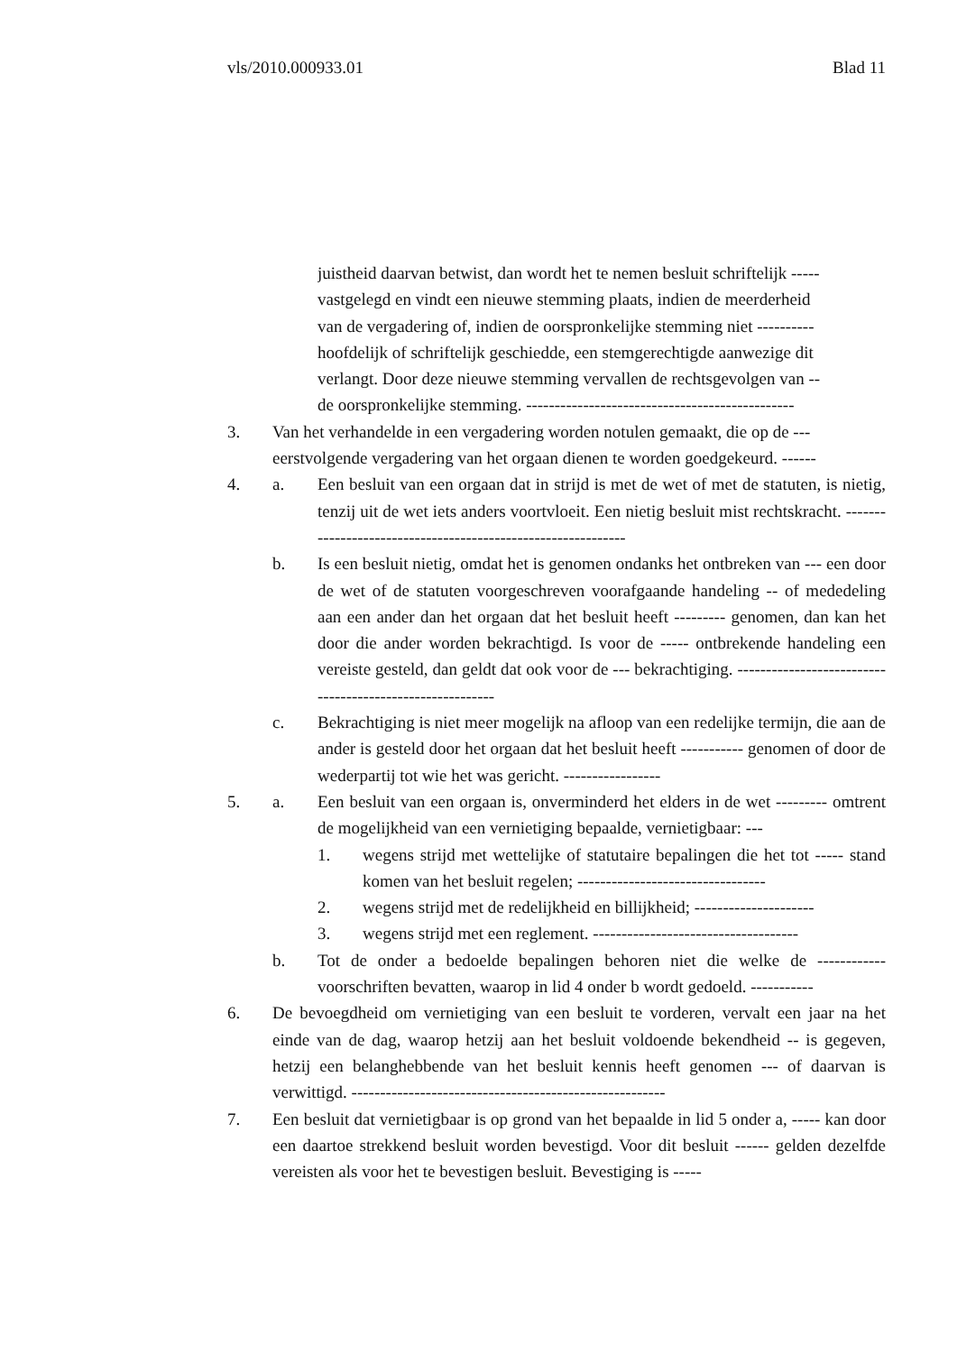vls/2010.000933.01 Blad 11
juistheid daarvan betwist, dan wordt het te nemen besluit schriftelijk -----
vastgelegd en vindt een nieuwe stemming plaats, indien de meerderheid
van de vergadering of, indien de oorspronkelijke stemming niet ----------
hoofdelijk of schriftelijk geschiedde, een stemgerechtigde aanwezige dit
verlangt. Door deze nieuwe stemming vervallen de rechtsgevolgen van --
de oorspronkelijke stemming. -----------------------------------------------
3. Van het verhandelde in een vergadering worden notulen gemaakt, die op de ---
eerstvolgende vergadering van het orgaan dienen te worden goedgekeurd. ------
4. a. Een besluit van een orgaan dat in strijd is met de wet of met de statuten, is nietig, tenzij uit de wet iets anders voortvloeit. Een nietig besluit mist rechtskracht. -------------------------------------------------------------
b. Is een besluit nietig, omdat het is genomen ondanks het ontbreken van --- een door de wet of de statuten voorgeschreven voorafgaande handeling -- of mededeling aan een ander dan het orgaan dat het besluit heeft --------- genomen, dan kan het door die ander worden bekrachtigd. Is voor de ----- ontbrekende handeling een vereiste gesteld, dan geldt dat ook voor de --- bekrachtiging. ---------------------------------------------------------
c. Bekrachtiging is niet meer mogelijk na afloop van een redelijke termijn, die aan de ander is gesteld door het orgaan dat het besluit heeft ----------- genomen of door de wederpartij tot wie het was gericht. -----------------
5. a. Een besluit van een orgaan is, onverminderd het elders in de wet --------- omtrent de mogelijkheid van een vernietiging bepaalde, vernietigbaar: ---
1. wegens strijd met wettelijke of statutaire bepalingen die het tot ----- stand komen van het besluit regelen; ---------------------------------
2. wegens strijd met de redelijkheid en billijkheid; ---------------------
3. wegens strijd met een reglement. ------------------------------------
b. Tot de onder a bedoelde bepalingen behoren niet die welke de ------------ voorschriften bevatten, waarop in lid 4 onder b wordt gedoeld. -----------
6. De bevoegdheid om vernietiging van een besluit te vorderen, vervalt een jaar na het einde van de dag, waarop hetzij aan het besluit voldoende bekendheid -- is gegeven, hetzij een belanghebbende van het besluit kennis heeft genomen --- of daarvan is verwittigd. -------------------------------------------------------
7. Een besluit dat vernietigbaar is op grond van het bepaalde in lid 5 onder a, ----- kan door een daartoe strekkend besluit worden bevestigd. Voor dit besluit ------ gelden dezelfde vereisten als voor het te bevestigen besluit. Bevestiging is -----